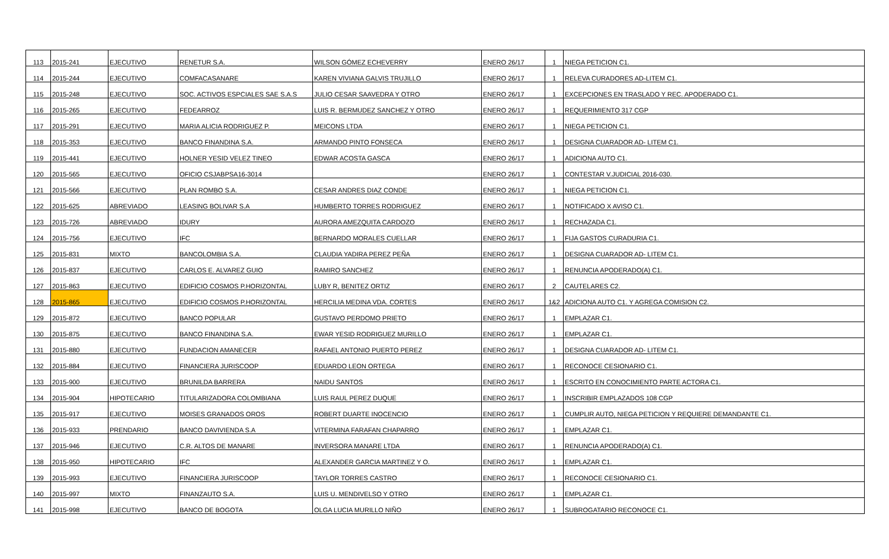| 113 | 2015-241 | EJECUTIVO | RENETUR S.A. | WILSON GÓMEZ ECHEVERRY | ENERO 26/17 | 1 | NIEGA PETICION C1. |
| 114 | 2015-244 | EJECUTIVO | COMFACASANARE | KAREN VIVIANA GALVIS TRUJILLO | ENERO 26/17 | 1 | RELEVA CURADORES AD-LITEM C1. |
| 115 | 2015-248 | EJECUTIVO | SOC. ACTIVOS ESPCIALES SAE S.A.S | JULIO CESAR SAAVEDRA Y OTRO | ENERO 26/17 | 1 | EXCEPCIONES EN TRASLADO Y REC. APODERADO C1. |
| 116 | 2015-265 | EJECUTIVO | FEDEARROZ | LUIS R. BERMUDEZ SANCHEZ Y OTRO | ENERO 26/17 | 1 | REQUERIMIENTO 317 CGP |
| 117 | 2015-291 | EJECUTIVO | MARIA ALICIA RODRIGUEZ P. | MEICONS LTDA | ENERO 26/17 | 1 | NIEGA PETICION C1. |
| 118 | 2015-353 | EJECUTIVO | BANCO FINANDINA S.A. | ARMANDO PINTO FONSECA | ENERO 26/17 | 1 | DESIGNA CUARADOR AD- LITEM C1. |
| 119 | 2015-441 | EJECUTIVO | HOLNER YESID VELEZ TINEO | EDWAR ACOSTA GASCA | ENERO 26/17 | 1 | ADICIONA AUTO C1. |
| 120 | 2015-565 | EJECUTIVO | OFICIO CSJABPSA16-3014 | | ENERO 26/17 | 1 | CONTESTAR V.JUDICIAL 2016-030. |
| 121 | 2015-566 | EJECUTIVO | PLAN ROMBO S.A. | CESAR ANDRES DIAZ CONDE | ENERO 26/17 | 1 | NIEGA PETICION C1. |
| 122 | 2015-625 | ABREVIADO | LEASING BOLIVAR S.A | HUMBERTO TORRES RODRIGUEZ | ENERO 26/17 | 1 | NOTIFICADO X AVISO C1. |
| 123 | 2015-726 | ABREVIADO | IDURY | AURORA AMEZQUITA CARDOZO | ENERO 26/17 | 1 | RECHAZADA C1. |
| 124 | 2015-756 | EJECUTIVO | IFC | BERNARDO MORALES CUELLAR | ENERO 26/17 | 1 | FIJA GASTOS CURADURIA C1. |
| 125 | 2015-831 | MIXTO | BANCOLOMBIA S.A. | CLAUDIA YADIRA PEREZ PEÑA | ENERO 26/17 | 1 | DESIGNA CUARADOR AD- LITEM C1. |
| 126 | 2015-837 | EJECUTIVO | CARLOS E. ALVAREZ GUIO | RAMIRO SANCHEZ | ENERO 26/17 | 1 | RENUNCIA APODERADO(A) C1. |
| 127 | 2015-863 | EJECUTIVO | EDIFICIO COSMOS P.HORIZONTAL | LUBY R, BENITEZ ORTIZ | ENERO 26/17 | 2 | CAUTELARES C2. |
| 128 | 2015-865 | EJECUTIVO | EDIFICIO COSMOS P.HORIZONTAL | HERCILIA MEDINA VDA. CORTES | ENERO 26/17 | 1&2 | ADICIONA AUTO C1. Y AGREGA COMISION C2. |
| 129 | 2015-872 | EJECUTIVO | BANCO POPULAR | GUSTAVO PERDOMO PRIETO | ENERO 26/17 | 1 | EMPLAZAR C1. |
| 130 | 2015-875 | EJECUTIVO | BANCO FINANDINA S.A. | EWAR YESID RODRIGUEZ MURILLO | ENERO 26/17 | 1 | EMPLAZAR C1. |
| 131 | 2015-880 | EJECUTIVO | FUNDACION AMANECER | RAFAEL ANTONIO PUERTO PEREZ | ENERO 26/17 | 1 | DESIGNA CUARADOR AD- LITEM C1. |
| 132 | 2015-884 | EJECUTIVO | FINANCIERA JURISCOOP | EDUARDO LEON ORTEGA | ENERO 26/17 | 1 | RECONOCE CESIONARIO C1. |
| 133 | 2015-900 | EJECUTIVO | BRUNILDA BARRERA | NAIDU SANTOS | ENERO 26/17 | 1 | ESCRITO EN CONOCIMIENTO PARTE ACTORA C1. |
| 134 | 2015-904 | HIPOTECARIO | TITULARIZADORA COLOMBIANA | LUIS RAUL PEREZ DUQUE | ENERO 26/17 | 1 | INSCRIBIR EMPLAZADOS 108 CGP |
| 135 | 2015-917 | EJECUTIVO | MOISES GRANADOS OROS | ROBERT DUARTE INOCENCIO | ENERO 26/17 | 1 | CUMPLIR AUTO, NIEGA PETICION Y REQUIERE DEMANDANTE C1. |
| 136 | 2015-933 | PRENDARIO | BANCO DAVIVIENDA S.A | VITERMINA FARAFAN CHAPARRO | ENERO 26/17 | 1 | EMPLAZAR C1. |
| 137 | 2015-946 | EJECUTIVO | C.R. ALTOS DE MANARE | INVERSORA MANARE LTDA | ENERO 26/17 | 1 | RENUNCIA APODERADO(A) C1. |
| 138 | 2015-950 | HIPOTECARIO | IFC | ALEXANDER GARCIA MARTINEZ Y O. | ENERO 26/17 | 1 | EMPLAZAR C1. |
| 139 | 2015-993 | EJECUTIVO | FINANCIERA JURISCOOP | TAYLOR TORRES CASTRO | ENERO 26/17 | 1 | RECONOCE CESIONARIO C1. |
| 140 | 2015-997 | MIXTO | FINANZAUTO S.A. | LUIS U. MENDIVELSO Y OTRO | ENERO 26/17 | 1 | EMPLAZAR C1. |
| 141 | 2015-998 | EJECUTIVO | BANCO DE BOGOTA | OLGA LUCIA MURILLO NIÑO | ENERO 26/17 | 1 | SUBROGATARIO RECONOCE C1. |